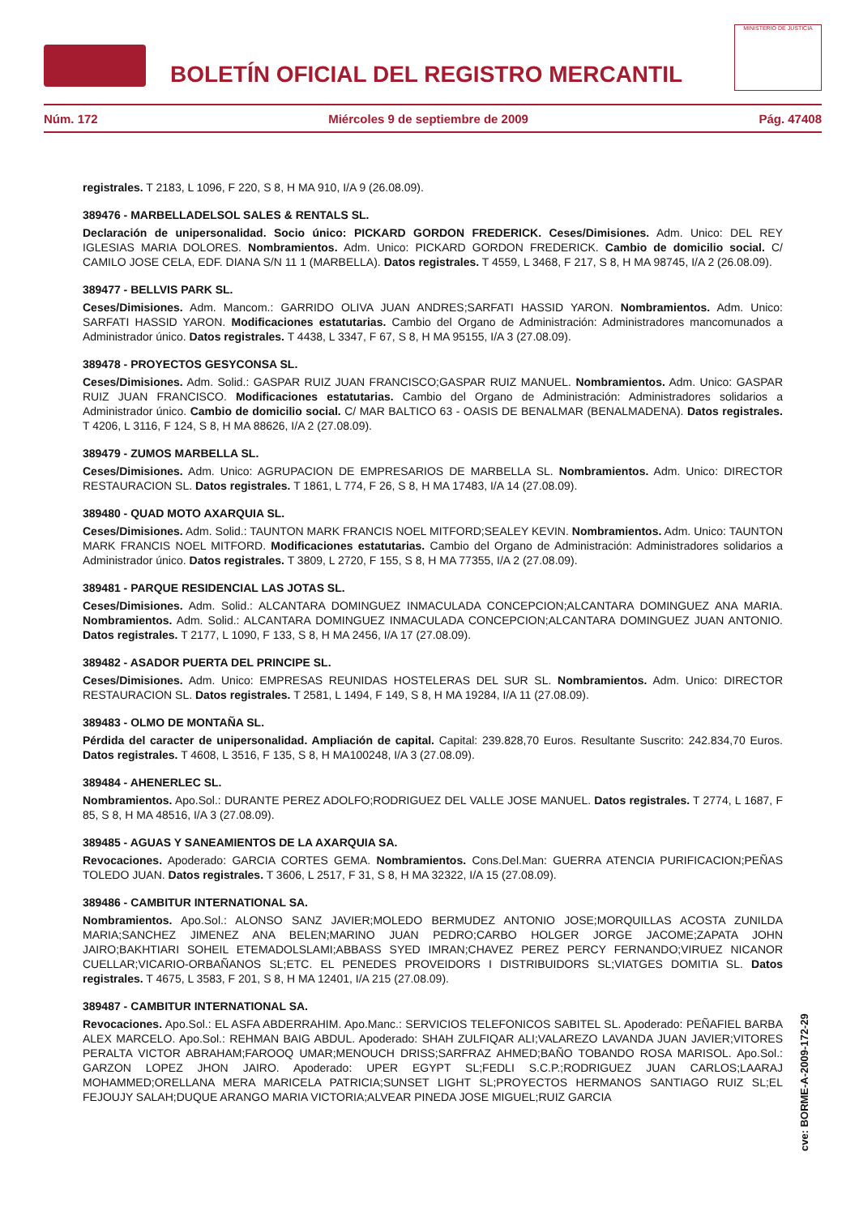BOLETÍN OFICIAL DEL REGISTRO MERCANTIL
MINISTERIO DE JUSTICIA
Núm. 172 Miércoles 9 de septiembre de 2009 Pág. 47408
registrales. T 2183, L 1096, F 220, S 8, H MA 910, I/A 9 (26.08.09).
389476 - MARBELLADELSOL SALES & RENTALS SL.
Declaración de unipersonalidad. Socio único: PICKARD GORDON FREDERICK. Ceses/Dimisiones. Adm. Unico: DEL REY IGLESIAS MARIA DOLORES. Nombramientos. Adm. Unico: PICKARD GORDON FREDERICK. Cambio de domicilio social. C/ CAMILO JOSE CELA, EDF. DIANA S/N 11 1 (MARBELLA). Datos registrales. T 4559, L 3468, F 217, S 8, H MA 98745, I/A 2 (26.08.09).
389477 - BELLVIS PARK SL.
Ceses/Dimisiones. Adm. Mancom.: GARRIDO OLIVA JUAN ANDRES;SARFATI HASSID YARON. Nombramientos. Adm. Unico: SARFATI HASSID YARON. Modificaciones estatutarias. Cambio del Organo de Administración: Administradores mancomunados a Administrador único. Datos registrales. T 4438, L 3347, F 67, S 8, H MA 95155, I/A 3 (27.08.09).
389478 - PROYECTOS GESYCONSA SL.
Ceses/Dimisiones. Adm. Solid.: GASPAR RUIZ JUAN FRANCISCO;GASPAR RUIZ MANUEL. Nombramientos. Adm. Unico: GASPAR RUIZ JUAN FRANCISCO. Modificaciones estatutarias. Cambio del Organo de Administración: Administradores solidarios a Administrador único. Cambio de domicilio social. C/ MAR BALTICO 63 - OASIS DE BENALMAR (BENALMADENA). Datos registrales. T 4206, L 3116, F 124, S 8, H MA 88626, I/A 2 (27.08.09).
389479 - ZUMOS MARBELLA SL.
Ceses/Dimisiones. Adm. Unico: AGRUPACION DE EMPRESARIOS DE MARBELLA SL. Nombramientos. Adm. Unico: DIRECTOR RESTAURACION SL. Datos registrales. T 1861, L 774, F 26, S 8, H MA 17483, I/A 14 (27.08.09).
389480 - QUAD MOTO AXARQUIA SL.
Ceses/Dimisiones. Adm. Solid.: TAUNTON MARK FRANCIS NOEL MITFORD;SEALEY KEVIN. Nombramientos. Adm. Unico: TAUNTON MARK FRANCIS NOEL MITFORD. Modificaciones estatutarias. Cambio del Organo de Administración: Administradores solidarios a Administrador único. Datos registrales. T 3809, L 2720, F 155, S 8, H MA 77355, I/A 2 (27.08.09).
389481 - PARQUE RESIDENCIAL LAS JOTAS SL.
Ceses/Dimisiones. Adm. Solid.: ALCANTARA DOMINGUEZ INMACULADA CONCEPCION;ALCANTARA DOMINGUEZ ANA MARIA. Nombramientos. Adm. Solid.: ALCANTARA DOMINGUEZ INMACULADA CONCEPCION;ALCANTARA DOMINGUEZ JUAN ANTONIO. Datos registrales. T 2177, L 1090, F 133, S 8, H MA 2456, I/A 17 (27.08.09).
389482 - ASADOR PUERTA DEL PRINCIPE SL.
Ceses/Dimisiones. Adm. Unico: EMPRESAS REUNIDAS HOSTELERAS DEL SUR SL. Nombramientos. Adm. Unico: DIRECTOR RESTAURACION SL. Datos registrales. T 2581, L 1494, F 149, S 8, H MA 19284, I/A 11 (27.08.09).
389483 - OLMO DE MONTAÑA SL.
Pérdida del caracter de unipersonalidad. Ampliación de capital. Capital: 239.828,70 Euros. Resultante Suscrito: 242.834,70 Euros. Datos registrales. T 4608, L 3516, F 135, S 8, H MA100248, I/A 3 (27.08.09).
389484 - AHENERLEC SL.
Nombramientos. Apo.Sol.: DURANTE PEREZ ADOLFO;RODRIGUEZ DEL VALLE JOSE MANUEL. Datos registrales. T 2774, L 1687, F 85, S 8, H MA 48516, I/A 3 (27.08.09).
389485 - AGUAS Y SANEAMIENTOS DE LA AXARQUIA SA.
Revocaciones. Apoderado: GARCIA CORTES GEMA. Nombramientos. Cons.Del.Man: GUERRA ATENCIA PURIFICACION;PEÑAS TOLEDO JUAN. Datos registrales. T 3606, L 2517, F 31, S 8, H MA 32322, I/A 15 (27.08.09).
389486 - CAMBITUR INTERNATIONAL SA.
Nombramientos. Apo.Sol.: ALONSO SANZ JAVIER;MOLEDO BERMUDEZ ANTONIO JOSE;MORQUILLAS ACOSTA ZUNILDA MARIA;SANCHEZ JIMENEZ ANA BELEN;MARINO JUAN PEDRO;CARBO HOLGER JORGE JACOME;ZAPATA JOHN JAIRO;BAKHTIARI SOHEIL ETEMADOLSLAMI;ABBASS SYED IMRAN;CHAVEZ PEREZ PERCY FERNANDO;VIRUEZ NICANOR CUELLAR;VICARIO-ORBAÑANOS SL;ETC. EL PENEDES PROVEIDORS I DISTRIBUIDORS SL;VIATGES DOMITIA SL. Datos registrales. T 4675, L 3583, F 201, S 8, H MA 12401, I/A 215 (27.08.09).
389487 - CAMBITUR INTERNATIONAL SA.
Revocaciones. Apo.Sol.: EL ASFA ABDERRAHIM. Apo.Manc.: SERVICIOS TELEFONICOS SABITEL SL. Apoderado: PEÑAFIEL BARBA ALEX MARCELO. Apo.Sol.: REHMAN BAIG ABDUL. Apoderado: SHAH ZULFIQAR ALI;VALAREZO LAVANDA JUAN JAVIER;VITORES PERALTA VICTOR ABRAHAM;FAROOQ UMAR;MENOUCH DRISS;SARFRAZ AHMED;BAÑO TOBANDO ROSA MARISOL. Apo.Sol.: GARZON LOPEZ JHON JAIRO. Apoderado: UPER EGYPT SL;FEDLI S.C.P.;RODRIGUEZ JUAN CARLOS;LAARAJ MOHAMMED;ORELLANA MERA MARICELA PATRICIA;SUNSET LIGHT SL;PROYECTOS HERMANOS SANTIAGO RUIZ SL;EL FEJOUJY SALAH;DUQUE ARANGO MARIA VICTORIA;ALVEAR PINEDA JOSE MIGUEL;RUIZ GARCIA
cve: BORME-A-2009-172-29